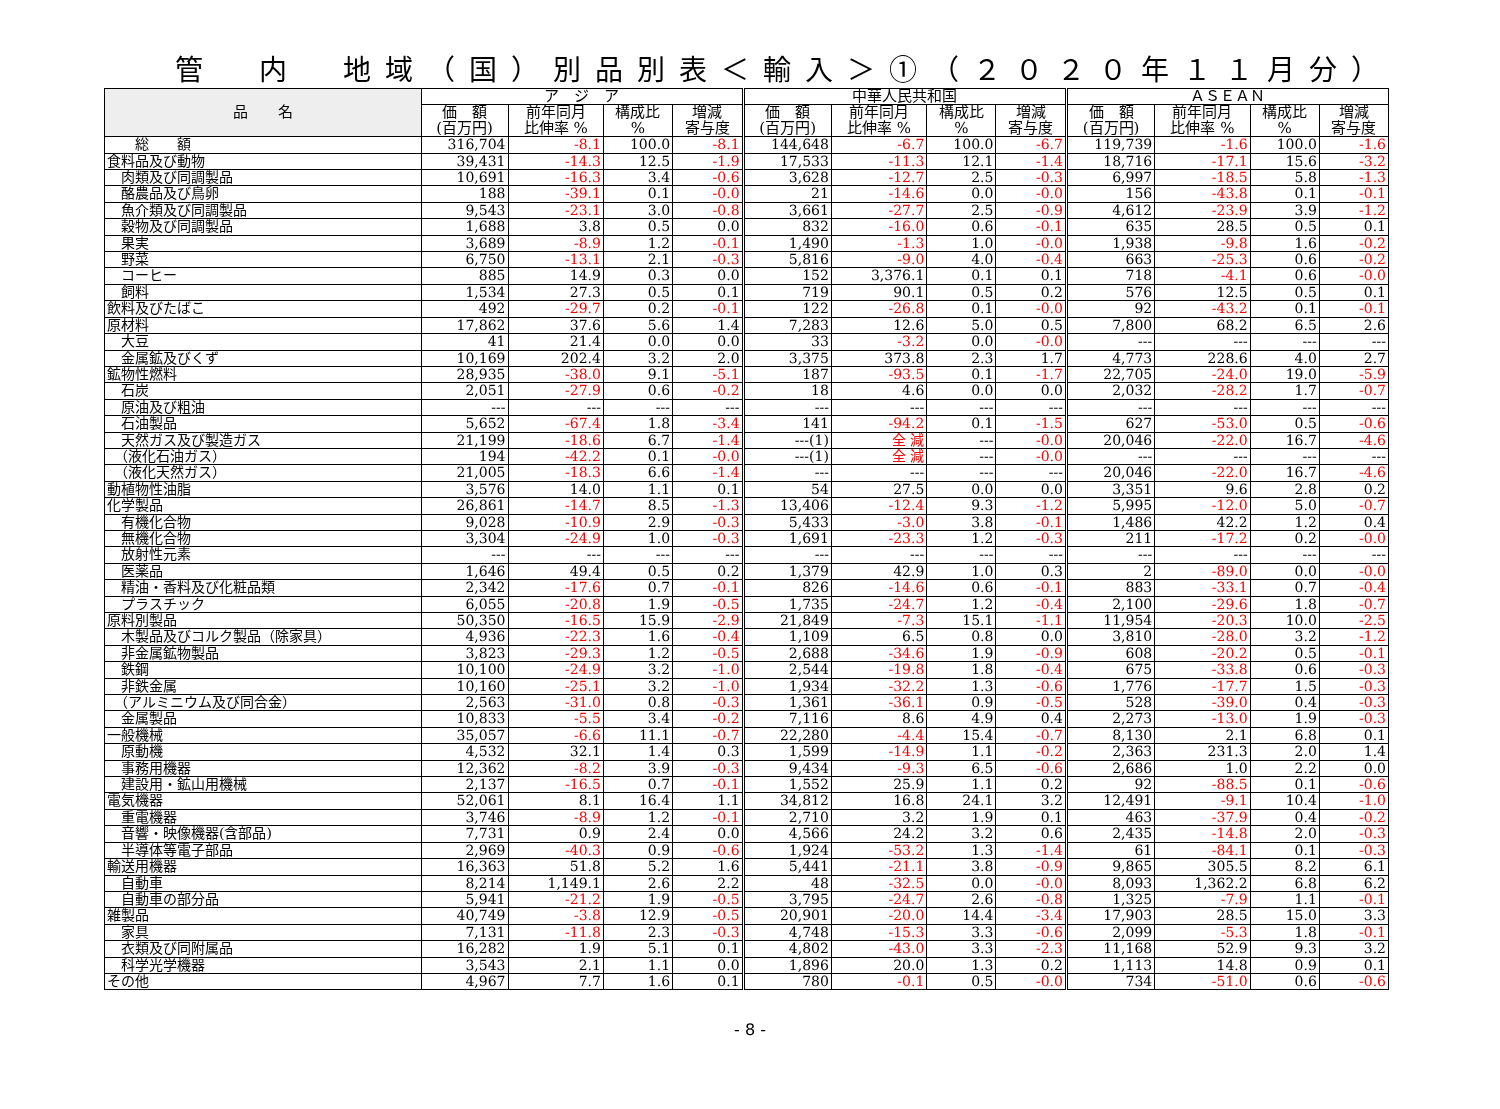管　内　地域（国）別品別表＜輸入＞①（２０２０年１１月分）
| 品 名 | ア ジ ア | | | | 中華人民共和国 | | | | ＡＳＥＡＮ | | | |
| --- | --- | --- | --- | --- | --- | --- | --- | --- | --- | --- | --- | --- |
| | 価 額 (百万円) | 前年同月 比伸率 % | 構成比 % | 増減 寄与度 | 価 額 (百万円) | 前年同月 比伸率 % | 構成比 % | 増減 寄与度 | 価 額 (百万円) | 前年同月 比伸率 % | 構成比 % | 増減 寄与度 |
| 総 額 | 316,704 | -8.1 | 100.0 | -8.1 | 144,648 | -6.7 | 100.0 | -6.7 | 119,739 | -1.6 | 100.0 | -1.6 |
| 食料品及び動物 | 39,431 | -14.3 | 12.5 | -1.9 | 17,533 | -11.3 | 12.1 | -1.4 | 18,716 | -17.1 | 15.6 | -3.2 |
| 肉類及び同調製品 | 10,691 | -16.3 | 3.4 | -0.6 | 3,628 | -12.7 | 2.5 | -0.3 | 6,997 | -18.5 | 5.8 | -1.3 |
| 酪農品及び鳥卵 | 188 | -39.1 | 0.1 | -0.0 | 21 | -14.6 | 0.0 | -0.0 | 156 | -43.8 | 0.1 | -0.1 |
| 魚介類及び同調製品 | 9,543 | -23.1 | 3.0 | -0.8 | 3,661 | -27.7 | 2.5 | -0.9 | 4,612 | -23.9 | 3.9 | -1.2 |
| 穀物及び同調製品 | 1,688 | 3.8 | 0.5 | 0.0 | 832 | -16.0 | 0.6 | -0.1 | 635 | 28.5 | 0.5 | 0.1 |
| 果実 | 3,689 | -8.9 | 1.2 | -0.1 | 1,490 | -1.3 | 1.0 | -0.0 | 1,938 | -9.8 | 1.6 | -0.2 |
| 野菜 | 6,750 | -13.1 | 2.1 | -0.3 | 5,816 | -9.0 | 4.0 | -0.4 | 663 | -25.3 | 0.6 | -0.2 |
| コーヒー | 885 | 14.9 | 0.3 | 0.0 | 152 | 3,376.1 | 0.1 | 0.1 | 718 | -4.1 | 0.6 | -0.0 |
| 飼料 | 1,534 | 27.3 | 0.5 | 0.1 | 719 | 90.1 | 0.5 | 0.2 | 576 | 12.5 | 0.5 | 0.1 |
| 飲料及びたばこ | 492 | -29.7 | 0.2 | -0.1 | 122 | -26.8 | 0.1 | -0.0 | 92 | -43.2 | 0.1 | -0.1 |
| 原材料 | 17,862 | 37.6 | 5.6 | 1.4 | 7,283 | 12.6 | 5.0 | 0.5 | 7,800 | 68.2 | 6.5 | 2.6 |
| 大豆 | 41 | 21.4 | 0.0 | 0.0 | 33 | -3.2 | 0.0 | -0.0 | --- | --- | --- | --- |
| 金属鉱及びくず | 10,169 | 202.4 | 3.2 | 2.0 | 3,375 | 373.8 | 2.3 | 1.7 | 4,773 | 228.6 | 4.0 | 2.7 |
| 鉱物性燃料 | 28,935 | -38.0 | 9.1 | -5.1 | 187 | -93.5 | 0.1 | -1.7 | 22,705 | -24.0 | 19.0 | -5.9 |
| 石炭 | 2,051 | -27.9 | 0.6 | -0.2 | 18 | 4.6 | 0.0 | 0.0 | 2,032 | -28.2 | 1.7 | -0.7 |
| 原油及び粗油 | --- | --- | --- | --- | --- | --- | --- | --- | --- | --- | --- | --- |
| 石油製品 | 5,652 | -67.4 | 1.8 | -3.4 | 141 | -94.2 | 0.1 | -1.5 | 627 | -53.0 | 0.5 | -0.6 |
| 天然ガス及び製造ガス | 21,199 | -18.6 | 6.7 | -1.4 | ---(1) | 全 減 | --- | -0.0 | 20,046 | -22.0 | 16.7 | -4.6 |
| （液化石油ガス） | 194 | -42.2 | 0.1 | -0.0 | ---(1) | 全 減 | --- | -0.0 | --- | --- | --- | --- |
| （液化天然ガス） | 21,005 | -18.3 | 6.6 | -1.4 | --- | --- | --- | --- | 20,046 | -22.0 | 16.7 | -4.6 |
| 動植物性油脂 | 3,576 | 14.0 | 1.1 | 0.1 | 54 | 27.5 | 0.0 | 0.0 | 3,351 | 9.6 | 2.8 | 0.2 |
| 化学製品 | 26,861 | -14.7 | 8.5 | -1.3 | 13,406 | -12.4 | 9.3 | -1.2 | 5,995 | -12.0 | 5.0 | -0.7 |
| 有機化合物 | 9,028 | -10.9 | 2.9 | -0.3 | 5,433 | -3.0 | 3.8 | -0.1 | 1,486 | 42.2 | 1.2 | 0.4 |
| 無機化合物 | 3,304 | -24.9 | 1.0 | -0.3 | 1,691 | -23.3 | 1.2 | -0.3 | 211 | -17.2 | 0.2 | -0.0 |
| 放射性元素 | --- | --- | --- | --- | --- | --- | --- | --- | --- | --- | --- | --- |
| 医薬品 | 1,646 | 49.4 | 0.5 | 0.2 | 1,379 | 42.9 | 1.0 | 0.3 | 2 | -89.0 | 0.0 | -0.0 |
| 精油・香料及び化粧品類 | 2,342 | -17.6 | 0.7 | -0.1 | 826 | -14.6 | 0.6 | -0.1 | 883 | -33.1 | 0.7 | -0.4 |
| プラスチック | 6,055 | -20.8 | 1.9 | -0.5 | 1,735 | -24.7 | 1.2 | -0.4 | 2,100 | -29.6 | 1.8 | -0.7 |
| 原料別製品 | 50,350 | -16.5 | 15.9 | -2.9 | 21,849 | -7.3 | 15.1 | -1.1 | 11,954 | -20.3 | 10.0 | -2.5 |
| 木製品及びコルク製品（除家具） | 4,936 | -22.3 | 1.6 | -0.4 | 1,109 | 6.5 | 0.8 | 0.0 | 3,810 | -28.0 | 3.2 | -1.2 |
| 非金属鉱物製品 | 3,823 | -29.3 | 1.2 | -0.5 | 2,688 | -34.6 | 1.9 | -0.9 | 608 | -20.2 | 0.5 | -0.1 |
| 鉄鋼 | 10,100 | -24.9 | 3.2 | -1.0 | 2,544 | -19.8 | 1.8 | -0.4 | 675 | -33.8 | 0.6 | -0.3 |
| 非鉄金属 | 10,160 | -25.1 | 3.2 | -1.0 | 1,934 | -32.2 | 1.3 | -0.6 | 1,776 | -17.7 | 1.5 | -0.3 |
| （アルミニウム及び同合金） | 2,563 | -31.0 | 0.8 | -0.3 | 1,361 | -36.1 | 0.9 | -0.5 | 528 | -39.0 | 0.4 | -0.3 |
| 金属製品 | 10,833 | -5.5 | 3.4 | -0.2 | 7,116 | 8.6 | 4.9 | 0.4 | 2,273 | -13.0 | 1.9 | -0.3 |
| 一般機械 | 35,057 | -6.6 | 11.1 | -0.7 | 22,280 | -4.4 | 15.4 | -0.7 | 8,130 | 2.1 | 6.8 | 0.1 |
| 原動機 | 4,532 | 32.1 | 1.4 | 0.3 | 1,599 | -14.9 | 1.1 | -0.2 | 2,363 | 231.3 | 2.0 | 1.4 |
| 事務用機器 | 12,362 | -8.2 | 3.9 | -0.3 | 9,434 | -9.3 | 6.5 | -0.6 | 2,686 | 1.0 | 2.2 | 0.0 |
| 建設用・鉱山用機械 | 2,137 | -16.5 | 0.7 | -0.1 | 1,552 | 25.9 | 1.1 | 0.2 | 92 | -88.5 | 0.1 | -0.6 |
| 電気機器 | 52,061 | 8.1 | 16.4 | 1.1 | 34,812 | 16.8 | 24.1 | 3.2 | 12,491 | -9.1 | 10.4 | -1.0 |
| 重電機器 | 3,746 | -8.9 | 1.2 | -0.1 | 2,710 | 3.2 | 1.9 | 0.1 | 463 | -37.9 | 0.4 | -0.2 |
| 音響・映像機器(含部品) | 7,731 | 0.9 | 2.4 | 0.0 | 4,566 | 24.2 | 3.2 | 0.6 | 2,435 | -14.8 | 2.0 | -0.3 |
| 半導体等電子部品 | 2,969 | -40.3 | 0.9 | -0.6 | 1,924 | -53.2 | 1.3 | -1.4 | 61 | -84.1 | 0.1 | -0.3 |
| 輸送用機器 | 16,363 | 51.8 | 5.2 | 1.6 | 5,441 | -21.1 | 3.8 | -0.9 | 9,865 | 305.5 | 8.2 | 6.1 |
| 自動車 | 8,214 | 1,149.1 | 2.6 | 2.2 | 48 | -32.5 | 0.0 | -0.0 | 8,093 | 1,362.2 | 6.8 | 6.2 |
| 自動車の部分品 | 5,941 | -21.2 | 1.9 | -0.5 | 3,795 | -24.7 | 2.6 | -0.8 | 1,325 | -7.9 | 1.1 | -0.1 |
| 雑製品 | 40,749 | -3.8 | 12.9 | -0.5 | 20,901 | -20.0 | 14.4 | -3.4 | 17,903 | 28.5 | 15.0 | 3.3 |
| 家具 | 7,131 | -11.8 | 2.3 | -0.3 | 4,748 | -15.3 | 3.3 | -0.6 | 2,099 | -5.3 | 1.8 | -0.1 |
| 衣類及び同附属品 | 16,282 | 1.9 | 5.1 | 0.1 | 4,802 | -43.0 | 3.3 | -2.3 | 11,168 | 52.9 | 9.3 | 3.2 |
| 科学光学機器 | 3,543 | 2.1 | 1.1 | 0.0 | 1,896 | 20.0 | 1.3 | 0.2 | 1,113 | 14.8 | 0.9 | 0.1 |
| その他 | 4,967 | 7.7 | 1.6 | 0.1 | 780 | -0.1 | 0.5 | -0.0 | 734 | -51.0 | 0.6 | -0.6 |
- 8 -